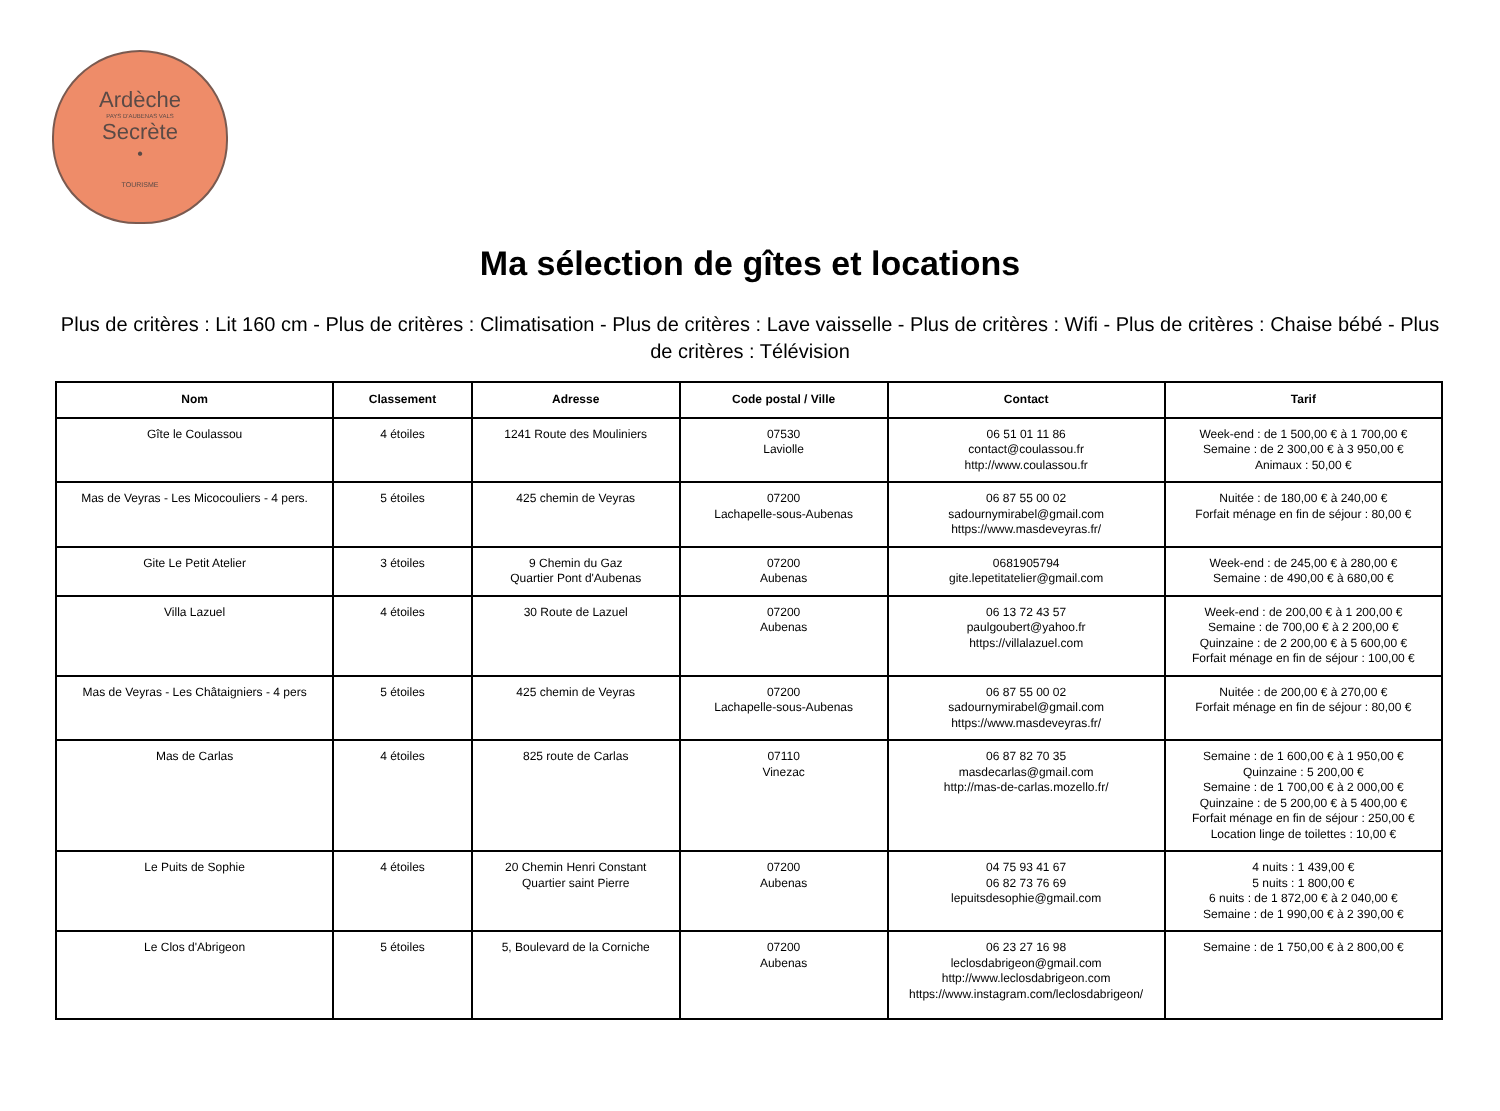Ardèche
PAYS D'AUBENAS VALS
Secrète
•
TOURISME
Ma sélection de gîtes et locations
Plus de critères : Lit 160 cm - Plus de critères : Climatisation - Plus de critères : Lave vaisselle - Plus de critères : Wifi - Plus de critères : Chaise bébé - Plus de critères : Télévision
| Nom | Classement | Adresse | Code postal / Ville | Contact | Tarif |
| --- | --- | --- | --- | --- | --- |
| Gîte le Coulassou | 4 étoiles | 1241 Route des Mouliniers | 07530 Laviolle | 06 51 01 11 86 contact@coulassou.fr http://www.coulassou.fr | Week-end : de 1 500,00 € à 1 700,00 € Semaine : de 2 300,00 € à 3 950,00 € Animaux : 50,00 € |
| Mas de Veyras - Les Micocouliers - 4 pers. | 5 étoiles | 425 chemin de Veyras | 07200 Lachapelle-sous-Aubenas | 06 87 55 00 02 sadournymirabel@gmail.com https://www.masdeveyras.fr/ | Nuitée : de 180,00 € à 240,00 € Forfait ménage en fin de séjour : 80,00 € |
| Gite Le Petit Atelier | 3 étoiles | 9 Chemin du Gaz Quartier Pont d'Aubenas | 07200 Aubenas | 0681905794 gite.lepetitatelier@gmail.com | Week-end : de 245,00 € à 280,00 € Semaine : de 490,00 € à 680,00 € |
| Villa Lazuel | 4 étoiles | 30 Route de Lazuel | 07200 Aubenas | 06 13 72 43 57 paulgoubert@yahoo.fr https://villalazuel.com | Week-end : de 200,00 € à 1 200,00 € Semaine : de 700,00 € à 2 200,00 € Quinzaine : de 2 200,00 € à 5 600,00 € Forfait ménage en fin de séjour : 100,00 € |
| Mas de Veyras - Les Châtaigniers - 4 pers | 5 étoiles | 425 chemin de Veyras | 07200 Lachapelle-sous-Aubenas | 06 87 55 00 02 sadournymirabel@gmail.com https://www.masdeveyras.fr/ | Nuitée : de 200,00 € à 270,00 € Forfait ménage en fin de séjour : 80,00 € |
| Mas de Carlas | 4 étoiles | 825 route de Carlas | 07110 Vinezac | 06 87 82 70 35 masdecarlas@gmail.com http://mas-de-carlas.mozello.fr/ | Semaine : de 1 600,00 € à 1 950,00 € Quinzaine : 5 200,00 € Semaine : de 1 700,00 € à 2 000,00 € Quinzaine : de 5 200,00 € à 5 400,00 € Forfait ménage en fin de séjour : 250,00 € Location linge de toilettes : 10,00 € |
| Le Puits de Sophie | 4 étoiles | 20 Chemin Henri Constant Quartier saint Pierre | 07200 Aubenas | 04 75 93 41 67 06 82 73 76 69 lepuitsdesophie@gmail.com | 4 nuits : 1 439,00 € 5 nuits : 1 800,00 € 6 nuits : de 1 872,00 € à 2 040,00 € Semaine : de 1 990,00 € à 2 390,00 € |
| Le Clos d'Abrigeon | 5 étoiles | 5, Boulevard de la Corniche | 07200 Aubenas | 06 23 27 16 98 leclosdabrigeon@gmail.com http://www.leclosdabrigeon.com https://www.instagram.com/leclosdabrigeon/ | Semaine : de 1 750,00 € à 2 800,00 € |